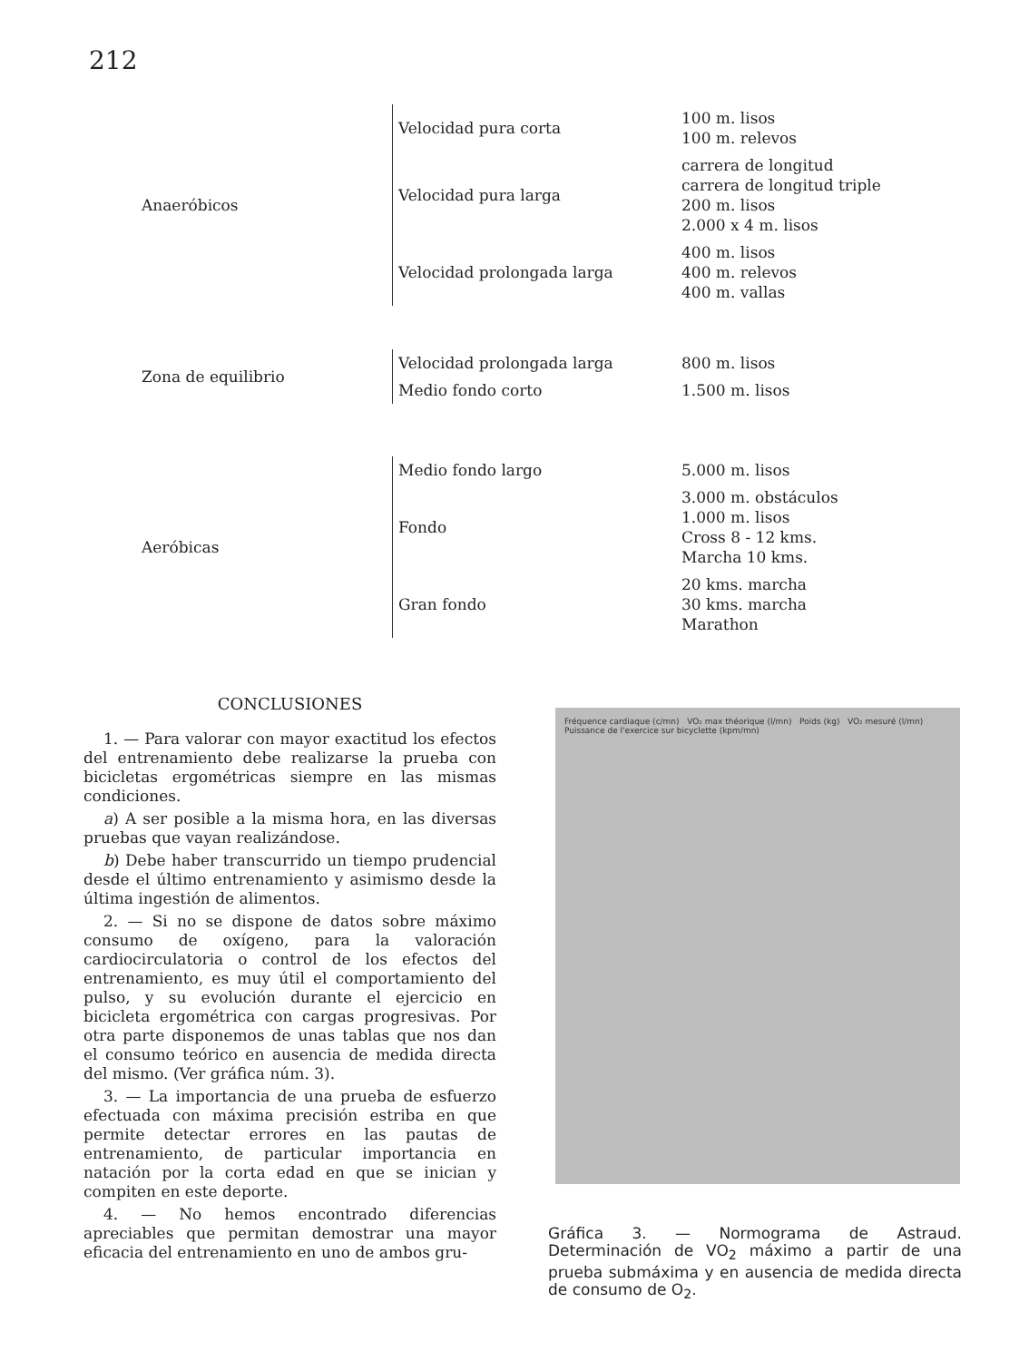212
| Anaeróbicos | Velocidad pura corta | 100 m. lisos 100 m. relevos |
| | Velocidad pura larga | carrera de longitud carrera de longitud triple 200 m. lisos 2.000 x 4 m. lisos |
| | Velocidad prolongada larga | 400 m. lisos 400 m. relevos 400 m. vallas |
| Zona de equilibrio | Velocidad prolongada larga | 800 m. lisos |
| | Medio fondo corto | 1.500 m. lisos |
| Aeróbicas | Medio fondo largo | 5.000 m. lisos |
| | Fondo | 3.000 m. obstáculos 1.000 m. lisos Cross 8 - 12 kms. Marcha 10 kms. |
| | Gran fondo | 20 kms. marcha 30 kms. marcha Marathon |
CONCLUSIONES
1. — Para valorar con mayor exactitud los efectos del entrenamiento debe realizarse la prueba con bicicletas ergométricas siempre en las mismas condiciones.
a) A ser posible a la misma hora, en las diversas pruebas que vayan realizándose.
b) Debe haber transcurrido un tiempo prudencial desde el último entrenamiento y asimismo desde la última ingestión de alimentos.
2. — Si no se dispone de datos sobre máximo consumo de oxígeno, para la valoración cardiocirculatoria o control de los efectos del entrenamiento, es muy útil el comportamiento del pulso, y su evolución durante el ejercicio en bicicleta ergométrica con cargas progresivas. Por otra parte disponemos de unas tablas que nos dan el consumo teórico en ausencia de medida directa del mismo. (Ver gráfica núm. 3).
3. — La importancia de una prueba de esfuerzo efectuada con máxima precisión estriba en que permite detectar errores en las pautas de entrenamiento, de particular importancia en natación por la corta edad en que se inician y compiten en este deporte.
4. — No hemos encontrado diferencias apreciables que permitan demostrar una mayor eficacia del entrenamiento en uno de ambos gru-
Fréquence cardiaque (c/mn) VO₂ max théorique (l/mn) Poids (kg) VO₂ mesuré (l/mn) Puissance de l'exercice sur bicyclette (kpm/mn)
Gráfica 3. — Normograma de Astraud. Determinación de VO<sub>2</sub> máximo a partir de una prueba submáxima y en ausencia de medida directa de consumo de O<sub>2</sub>.